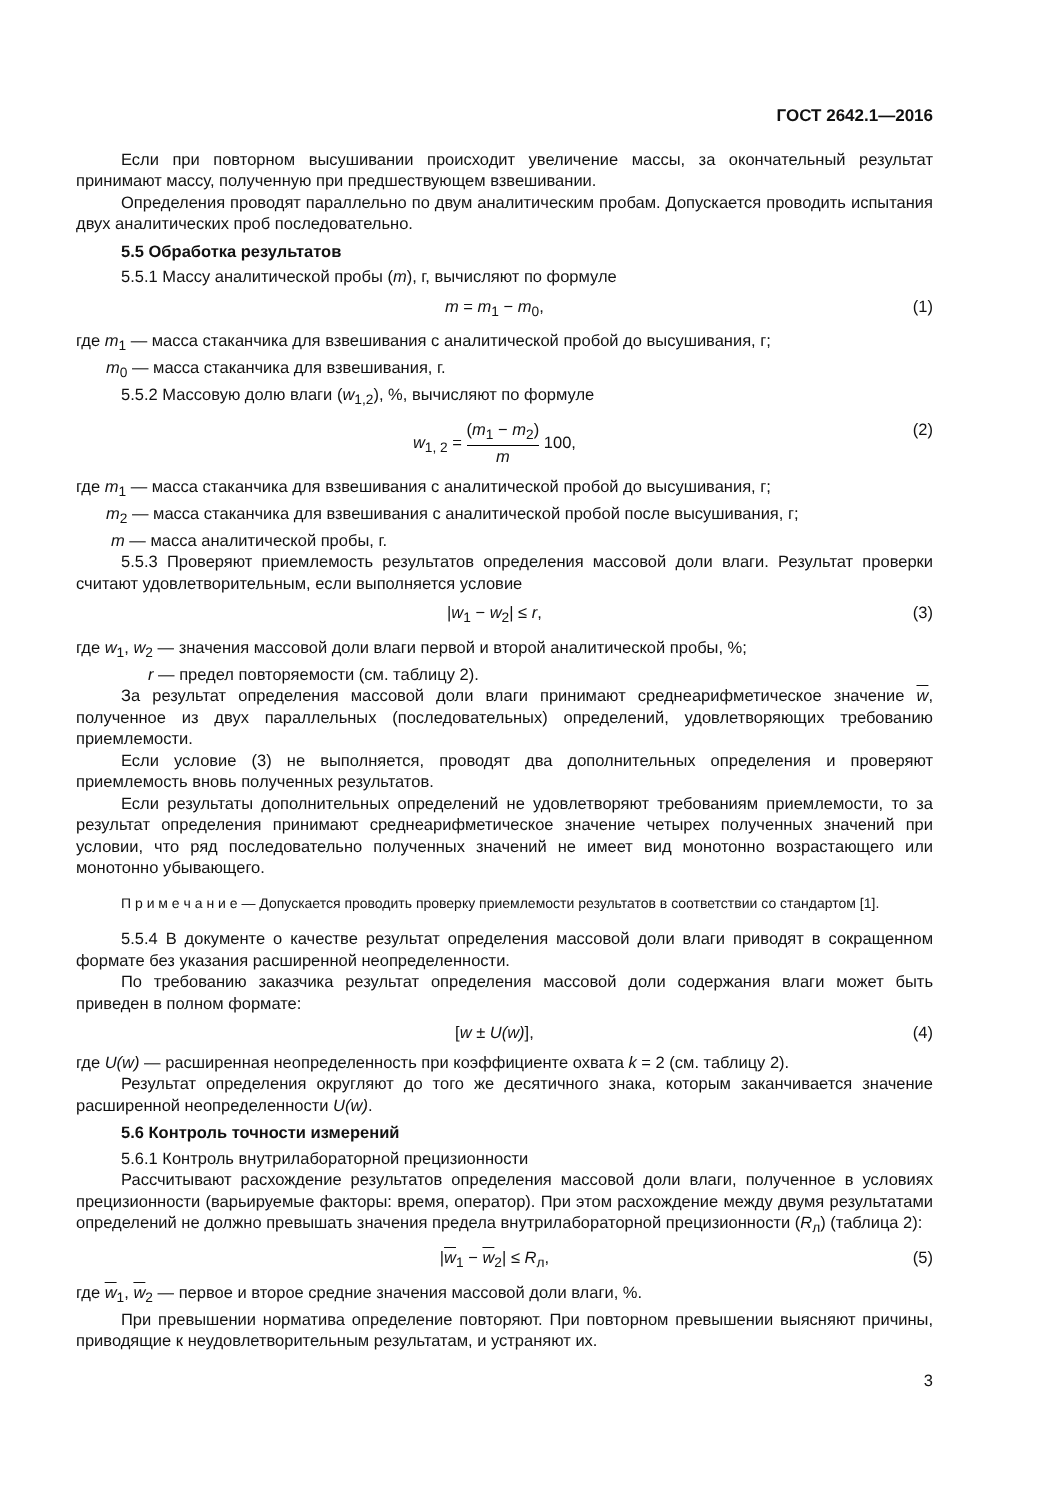ГОСТ 2642.1—2016
Если при повторном высушивании происходит увеличение массы, за окончательный результат принимают массу, полученную при предшествующем взвешивании.
Определения проводят параллельно по двум аналитическим пробам. Допускается проводить испытания двух аналитических проб последовательно.
5.5 Обработка результатов
5.5.1 Массу аналитической пробы (m), г, вычисляют по формуле
m = m<sub>1</sub> − m<sub>0</sub>, (1)
где m<sub>1</sub> — масса стаканчика для взвешивания с аналитической пробой до высушивания, г;
m<sub>0</sub> — масса стаканчика для взвешивания, г.
5.5.2 Массовую долю влаги (w<sub>1,2</sub>), %, вычисляют по формуле
w<sub>1, 2</sub> = (m<sub>1</sub> − m<sub>2</sub>) m 100, (2)
где m<sub>1</sub> — масса стаканчика для взвешивания с аналитической пробой до высушивания, г;
m<sub>2</sub> — масса стаканчика для взвешивания с аналитической пробой после высушивания, г;
m — масса аналитической пробы, г.
5.5.3 Проверяют приемлемость результатов определения массовой доли влаги. Результат проверки считают удовлетворительным, если выполняется условие
|w<sub>1</sub> − w<sub>2</sub>| ≤ r, (3)
где w<sub>1</sub>, w<sub>2</sub> — значения массовой доли влаги первой и второй аналитической пробы, %;
r — предел повторяемости (см. таблицу 2).
За результат определения массовой доли влаги принимают среднеарифметическое значение w, полученное из двух параллельных (последовательных) определений, удовлетворяющих требованию приемлемости.
Если условие (3) не выполняется, проводят два дополнительных определения и проверяют приемлемость вновь полученных результатов.
Если результаты дополнительных определений не удовлетворяют требованиям приемлемости, то за результат определения принимают среднеарифметическое значение четырех полученных значений при условии, что ряд последовательно полученных значений не имеет вид монотонно возрастающего или монотонно убывающего.
П р и м е ч а н и е — Допускается проводить проверку приемлемости результатов в соответствии со стандартом [1].
5.5.4 В документе о качестве результат определения массовой доли влаги приводят в сокращенном формате без указания расширенной неопределенности.
По требованию заказчика результат определения массовой доли содержания влаги может быть приведен в полном формате:
[w ± U(w)], (4)
где U(w) — расширенная неопределенность при коэффициенте охвата k = 2 (см. таблицу 2).
Результат определения округляют до того же десятичного знака, которым заканчивается значение расширенной неопределенности U(w).
5.6 Контроль точности измерений
5.6.1 Контроль внутрилабораторной прецизионности
Рассчитывают расхождение результатов определения массовой доли влаги, полученное в условиях прецизионности (варьируемые факторы: время, оператор). При этом расхождение между двумя результатами определений не должно превышать значения предела внутрилабораторной прецизионности (R<sub>л</sub>) (таблица 2):
|w<sub>1</sub> − w<sub>2</sub>| ≤ R<sub>л</sub>, (5)
где w<sub>1</sub>, w<sub>2</sub> — первое и второе средние значения массовой доли влаги, %.
При превышении норматива определение повторяют. При повторном превышении выясняют причины, приводящие к неудовлетворительным результатам, и устраняют их.
3